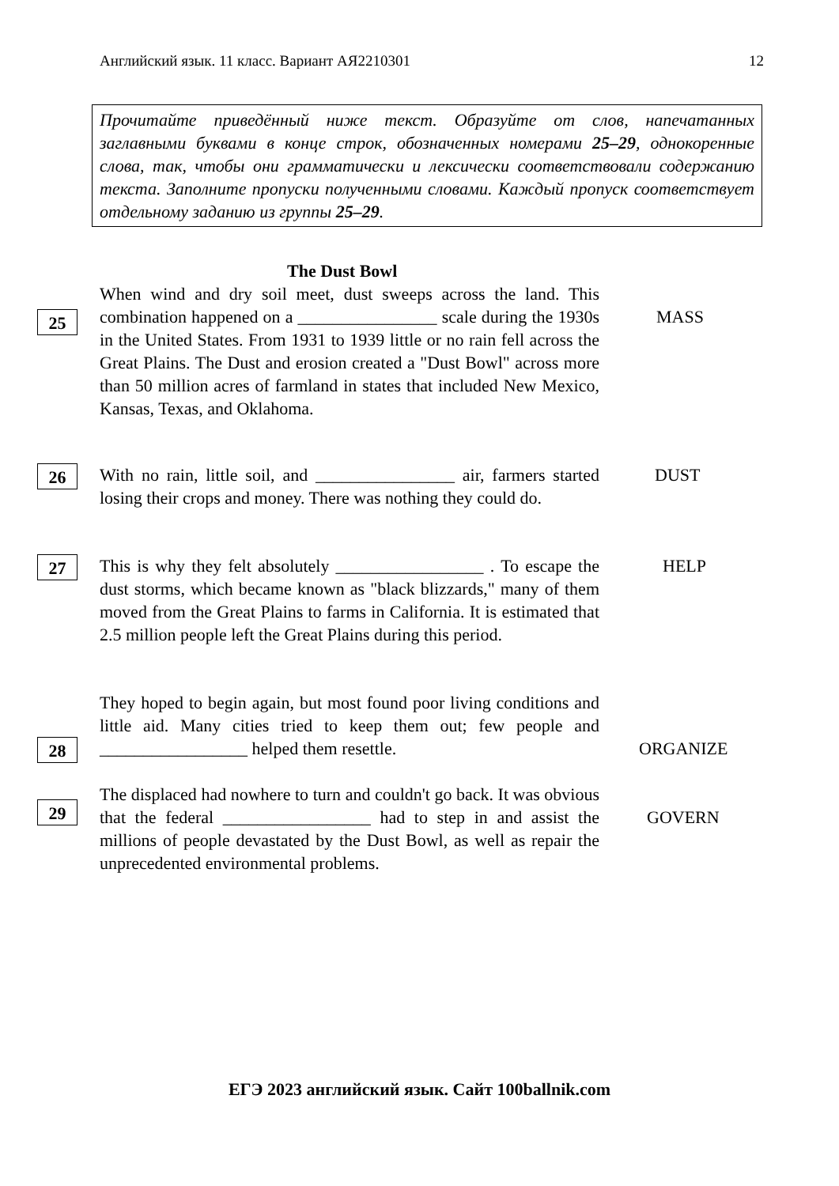Английский язык. 11 класс. Вариант АЯ2210301 12
Прочитайте приведённый ниже текст. Образуйте от слов, напечатанных заглавными буквами в конце строк, обозначенных номерами 25–29, однокоренные слова, так, чтобы они грамматически и лексически соответствовали содержанию текста. Заполните пропуски полученными словами. Каждый пропуск соответствует отдельному заданию из группы 25–29.
The Dust Bowl
25
When wind and dry soil meet, dust sweeps across the land. This combination happened on a ________________ scale during the 1930s in the United States. From 1931 to 1939 little or no rain fell across the Great Plains. The Dust and erosion created a "Dust Bowl" across more than 50 million acres of farmland in states that included New Mexico, Kansas, Texas, and Oklahoma.
MASS
26
With no rain, little soil, and ________________ air, farmers started losing their crops and money. There was nothing they could do.
DUST
27
This is why they felt absolutely _________________ . To escape the dust storms, which became known as "black blizzards," many of them moved from the Great Plains to farms in California. It is estimated that 2.5 million people left the Great Plains during this period.
HELP
28
They hoped to begin again, but most found poor living conditions and little aid. Many cities tried to keep them out; few people and _________________ helped them resettle.
ORGANIZE
29
The displaced had nowhere to turn and couldn't go back. It was obvious that the federal _________________ had to step in and assist the millions of people devastated by the Dust Bowl, as well as repair the unprecedented environmental problems.
GOVERN
ЕГЭ 2023 английский язык. Сайт 100ballnik.com